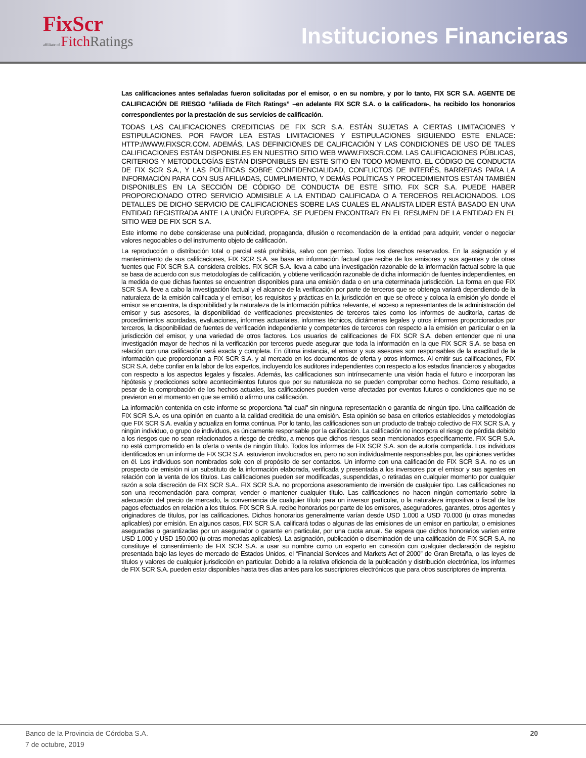FixScr
affiliate of FitchRatings
Instituciones Financieras
Las calificaciones antes señaladas fueron solicitadas por el emisor, o en su nombre, y por lo tanto, FIX SCR S.A. AGENTE DE CALIFICACIÓN DE RIESGO “afiliada de Fitch Ratings” –en adelante FIX SCR S.A. o la calificadora-, ha recibido los honorarios correspondientes por la prestación de sus servicios de calificación.
TODAS LAS CALIFICACIONES CREDITICIAS DE FIX SCR S.A. ESTÁN SUJETAS A CIERTAS LIMITACIONES Y ESTIPULACIONES. POR FAVOR LEA ESTAS LIMITACIONES Y ESTIPULACIONES SIGUIENDO ESTE ENLACE: HTTP://WWW.FIXSCR.COM. ADEMÁS, LAS DEFINICIONES DE CALIFICACIÓN Y LAS CONDICIONES DE USO DE TALES CALIFICACIONES ESTÁN DISPONIBLES EN NUESTRO SITIO WEB WWW.FIXSCR.COM. LAS CALIFICACIONES PÚBLICAS, CRITERIOS Y METODOLOGÍAS ESTÁN DISPONIBLES EN ESTE SITIO EN TODO MOMENTO. EL CÓDIGO DE CONDUCTA DE FIX SCR S.A., Y LAS POLÍTICAS SOBRE CONFIDENCIALIDAD, CONFLICTOS DE INTERÉS, BARRERAS PARA LA INFORMACIÓN PARA CON SUS AFILIADAS, CUMPLIMIENTO, Y DEMÁS POLÍTICAS Y PROCEDIMIENTOS ESTÁN TAMBIÉN DISPONIBLES EN LA SECCIÓN DE CÓDIGO DE CONDUCTA DE ESTE SITIO. FIX SCR S.A. PUEDE HABER PROPORCIONADO OTRO SERVICIO ADMISIBLE A LA ENTIDAD CALIFICADA O A TERCEROS RELACIONADOS. LOS DETALLES DE DICHO SERVICIO DE CALIFICACIONES SOBRE LAS CUALES EL ANALISTA LIDER ESTÁ BASADO EN UNA ENTIDAD REGISTRADA ANTE LA UNIÓN EUROPEA, SE PUEDEN ENCONTRAR EN EL RESUMEN DE LA ENTIDAD EN EL SITIO WEB DE FIX SCR S.A.
Este informe no debe considerase una publicidad, propaganda, difusión o recomendación de la entidad para adquirir, vender o negociar valores negociables o del instrumento objeto de calificación.
La reproducción o distribución total o parcial está prohibida, salvo con permiso. Todos los derechos reservados. En la asignación y el mantenimiento de sus calificaciones, FIX SCR S.A. se basa en información factual que recibe de los emisores y sus agentes y de otras fuentes que FIX SCR S.A. considera creíbles. FIX SCR S.A. lleva a cabo una investigación razonable de la información factual sobre la que se basa de acuerdo con sus metodologías de calificación, y obtiene verificación razonable de dicha información de fuentes independientes, en la medida de que dichas fuentes se encuentren disponibles para una emisión dada o en una determinada jurisdicción. La forma en que FIX SCR S.A. lleve a cabo la investigación factual y el alcance de la verificación por parte de terceros que se obtenga variará dependiendo de la naturaleza de la emisión calificada y el emisor, los requisitos y prácticas en la jurisdicción en que se ofrece y coloca la emisión y/o donde el emisor se encuentra, la disponibilidad y la naturaleza de la información pública relevante, el acceso a representantes de la administración del emisor y sus asesores, la disponibilidad de verificaciones preexistentes de terceros tales como los informes de auditoría, cartas de procedimientos acordadas, evaluaciones, informes actuariales, informes técnicos, dictámenes legales y otros informes proporcionados por terceros, la disponibilidad de fuentes de verificación independiente y competentes de terceros con respecto a la emisión en particular o en la jurisdicción del emisor, y una variedad de otros factores. Los usuarios de calificaciones de FIX SCR S.A. deben entender que ni una investigación mayor de hechos ni la verificación por terceros puede asegurar que toda la información en la que FIX SCR S.A. se basa en relación con una calificación será exacta y completa. En última instancia, el emisor y sus asesores son responsables de la exactitud de la información que proporcionan a FIX SCR S.A. y al mercado en los documentos de oferta y otros informes. Al emitir sus calificaciones, FIX SCR S.A. debe confiar en la labor de los expertos, incluyendo los auditores independientes con respecto a los estados financieros y abogados con respecto a los aspectos legales y fiscales. Además, las calificaciones son intrínsecamente una visión hacia el futuro e incorporan las hipótesis y predicciones sobre acontecimientos futuros que por su naturaleza no se pueden comprobar como hechos. Como resultado, a pesar de la comprobación de los hechos actuales, las calificaciones pueden verse afectadas por eventos futuros o condiciones que no se previeron en el momento en que se emitió o afirmo una calificación.
La información contenida en este informe se proporciona "tal cual" sin ninguna representación o garantía de ningún tipo. Una calificación de FIX SCR S.A. es una opinión en cuanto a la calidad crediticia de una emisión. Esta opinión se basa en criterios establecidos y metodologías que FIX SCR S.A. evalúa y actualiza en forma continua. Por lo tanto, las calificaciones son un producto de trabajo colectivo de FIX SCR S.A. y ningún individuo, o grupo de individuos, es únicamente responsable por la calificación. La calificación no incorpora el riesgo de pérdida debido a los riesgos que no sean relacionados a riesgo de crédito, a menos que dichos riesgos sean mencionados específicamente. FIX SCR S.A. no está comprometido en la oferta o venta de ningún título. Todos los informes de FIX SCR S.A. son de autoría compartida. Los individuos identificados en un informe de FIX SCR S.A. estuvieron involucrados en, pero no son individualmente responsables por, las opiniones vertidas en él. Los individuos son nombrados solo con el propósito de ser contactos. Un informe con una calificación de FIX SCR S.A. no es un prospecto de emisión ni un substituto de la información elaborada, verificada y presentada a los inversores por el emisor y sus agentes en relación con la venta de los títulos. Las calificaciones pueden ser modificadas, suspendidas, o retiradas en cualquier momento por cualquier razón a sola discreción de FIX SCR S.A.. FIX SCR S.A. no proporciona asesoramiento de inversión de cualquier tipo. Las calificaciones no son una recomendación para comprar, vender o mantener cualquier título. Las calificaciones no hacen ningún comentario sobre la adecuación del precio de mercado, la conveniencia de cualquier título para un inversor particular, o la naturaleza impositiva o fiscal de los pagos efectuados en relación a los títulos. FIX SCR S.A. recibe honorarios por parte de los emisores, aseguradores, garantes, otros agentes y originadores de títulos, por las calificaciones. Dichos honorarios generalmente varían desde USD 1.000 a USD 70.000 (u otras monedas aplicables) por emisión. En algunos casos, FIX SCR S.A. calificará todas o algunas de las emisiones de un emisor en particular, o emisiones aseguradas o garantizadas por un asegurador o garante en particular, por una cuota anual. Se espera que dichos honorarios varíen entre USD 1.000 y USD 150.000 (u otras monedas aplicables). La asignación, publicación o diseminación de una calificación de FIX SCR S.A. no constituye el consentimiento de FIX SCR S.A. a usar su nombre como un experto en conexión con cualquier declaración de registro presentada bajo las leyes de mercado de Estados Unidos, el “Financial Services and Markets Act of 2000” de Gran Bretaña, o las leyes de títulos y valores de cualquier jurisdicción en particular. Debido a la relativa eficiencia de la publicación y distribución electrónica, los informes de FIX SCR S.A. pueden estar disponibles hasta tres días antes para los suscriptores electrónicos que para otros suscriptores de imprenta.
Banco de la Provincia de Córdoba S.A.
7 de octubre, 2019
20